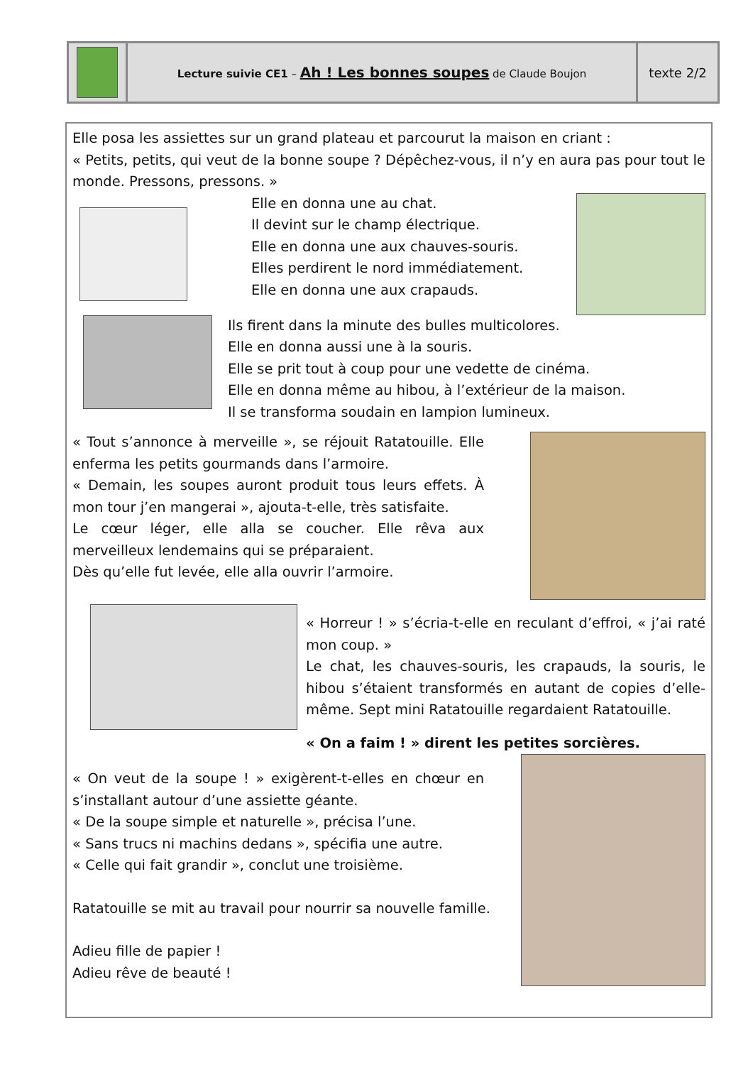| | Lecture suivie CE1 – Ah ! Les bonnes soupes de Claude Boujon | texte 2/2 |
Elle posa les assiettes sur un grand plateau et parcourut la maison en criant :
« Petits, petits, qui veut de la bonne soupe ? Dépêchez-vous, il n’y en aura pas pour tout le monde. Pressons, pressons. »
Elle en donna une au chat.
Il devint sur le champ électrique.
Elle en donna une aux chauves-souris.
Elles perdirent le nord immédiatement.
Elle en donna une aux crapauds.
Ils firent dans la minute des bulles multicolores.
Elle en donna aussi une à la souris.
Elle se prit tout à coup pour une vedette de cinéma.
Elle en donna même au hibou, à l’extérieur de la maison.
Il se transforma soudain en lampion lumineux.
« Tout s’annonce à merveille », se réjouit Ratatouille. Elle enferma les petits gourmands dans l’armoire.
« Demain, les soupes auront produit tous leurs effets. À mon tour j’en mangerai », ajouta-t-elle, très satisfaite.
Le cœur léger, elle alla se coucher. Elle rêva aux merveilleux lendemains qui se préparaient.
Dès qu’elle fut levée, elle alla ouvrir l’armoire.
« Horreur ! » s’écria-t-elle en reculant d’effroi, « j’ai raté mon coup. »
Le chat, les chauves-souris, les crapauds, la souris, le hibou s’étaient transformés en autant de copies d’elle-même. Sept mini Ratatouille regardaient Ratatouille.
« On a faim ! » dirent les petites sorcières.
« On veut de la soupe ! » exigèrent-t-elles en chœur en s’installant autour d’une assiette géante.
« De la soupe simple et naturelle », précisa l’une.
« Sans trucs ni machins dedans », spécifia une autre.
« Celle qui fait grandir », conclut une troisième.
Ratatouille se mit au travail pour nourrir sa nouvelle famille.
Adieu fille de papier !
Adieu rêve de beauté !